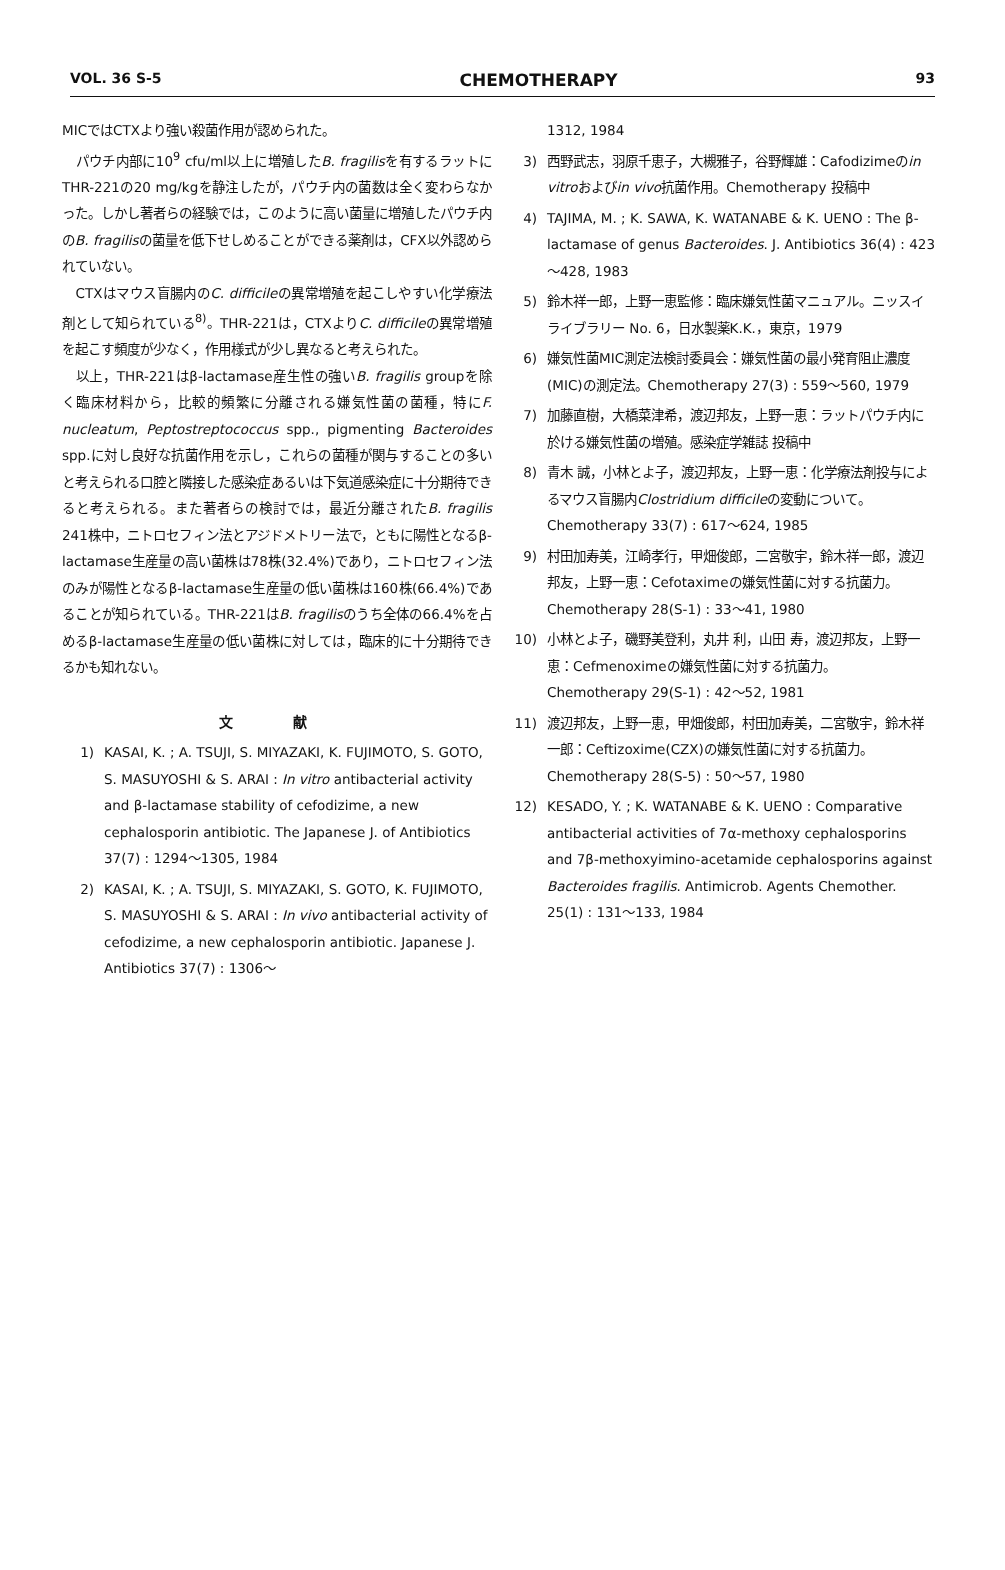VOL. 36 S-5 CHEMOTHERAPY 93
MICではCTXより強い殺菌作用が認められた。
パウチ内部に10<sup>9</sup> cfu/ml以上に増殖したB. fragilisを有するラットにTHR-221の20 mg/kgを静注したが，パウチ内の菌数は全く変わらなかった。しかし著者らの経験では，このように高い菌量に増殖したパウチ内のB. fragilisの菌量を低下せしめることができる薬剤は，CFX以外認められていない。
CTXはマウス盲腸内のC. difficileの異常増殖を起こしやすい化学療法剤として知られている<sup>8)</sup>。THR-221は，CTXよりC. difficileの異常増殖を起こす頻度が少なく，作用様式が少し異なると考えられた。
以上，THR-221はβ-lactamase産生性の強いB. fragilis groupを除く臨床材料から，比較的頻繁に分離される嫌気性菌の菌種，特にF. nucleatum, Peptostreptococcus spp., pigmenting Bacteroides spp.に対し良好な抗菌作用を示し，これらの菌種が関与することの多いと考えられる口腔と隣接した感染症あるいは下気道感染症に十分期待できると考えられる。また著者らの検討では，最近分離されたB. fragilis 241株中，ニトロセフィン法とアジドメトリー法で，ともに陽性となるβ-lactamase生産量の高い菌株は78株(32.4%)であり，ニトロセフィン法のみが陽性となるβ-lactamase生産量の低い菌株は160株(66.4%)であることが知られている。THR-221はB. fragilisのうち全体の66.4%を占めるβ-lactamase生産量の低い菌株に対しては，臨床的に十分期待できるかも知れない。
文 献
1) KASAI, K. ; A. TSUJI, S. MIYAZAKI, K. FUJIMOTO, S. GOTO, S. MASUYOSHI & S. ARAI : In vitro antibacterial activity and β-lactamase stability of cefodizime, a new cephalosporin antibiotic. The Japanese J. of Antibiotics 37(7) : 1294～1305, 1984
2) KASAI, K. ; A. TSUJI, S. MIYAZAKI, S. GOTO, K. FUJIMOTO, S. MASUYOSHI & S. ARAI : In vivo antibacterial activity of cefodizime, a new cephalosporin antibiotic. Japanese J. Antibiotics 37(7) : 1306～
1312, 1984
3) 西野武志，羽原千恵子，大槻雅子，谷野輝雄：Cafodizimeのin vitroおよびin vivo抗菌作用。Chemotherapy 投稿中
4) TAJIMA, M. ; K. SAWA, K. WATANABE & K. UENO : The β-lactamase of genus Bacteroides. J. Antibiotics 36(4) : 423～428, 1983
5) 鈴木祥一郎，上野一恵監修：臨床嫌気性菌マニュアル。ニッスイライブラリー No. 6，日水製薬K.K.，東京，1979
6) 嫌気性菌MIC測定法検討委員会：嫌気性菌の最小発育阻止濃度(MIC)の測定法。Chemotherapy 27(3) : 559～560, 1979
7) 加藤直樹，大橋菜津希，渡辺邦友，上野一恵：ラットパウチ内に於ける嫌気性菌の増殖。感染症学雑誌 投稿中
8) 青木 誠，小林とよ子，渡辺邦友，上野一恵：化学療法剤投与によるマウス盲腸内Clostridium difficileの変動について。Chemotherapy 33(7) : 617～624, 1985
9) 村田加寿美，江崎孝行，甲畑俊郎，二宮敬宇，鈴木祥一郎，渡辺邦友，上野一恵：Cefotaximeの嫌気性菌に対する抗菌力。Chemotherapy 28(S-1) : 33～41, 1980
10) 小林とよ子，磯野美登利，丸井 利，山田 寿，渡辺邦友，上野一恵：Cefmenoximeの嫌気性菌に対する抗菌力。Chemotherapy 29(S-1) : 42～52, 1981
11) 渡辺邦友，上野一恵，甲畑俊郎，村田加寿美，二宮敬宇，鈴木祥一郎：Ceftizoxime(CZX)の嫌気性菌に対する抗菌力。Chemotherapy 28(S-5) : 50～57, 1980
12) KESADO, Y. ; K. WATANABE & K. UENO : Comparative antibacterial activities of 7α-methoxy cephalosporins and 7β-methoxyimino-acetamide cephalosporins against Bacteroides fragilis. Antimicrob. Agents Chemother. 25(1) : 131～133, 1984